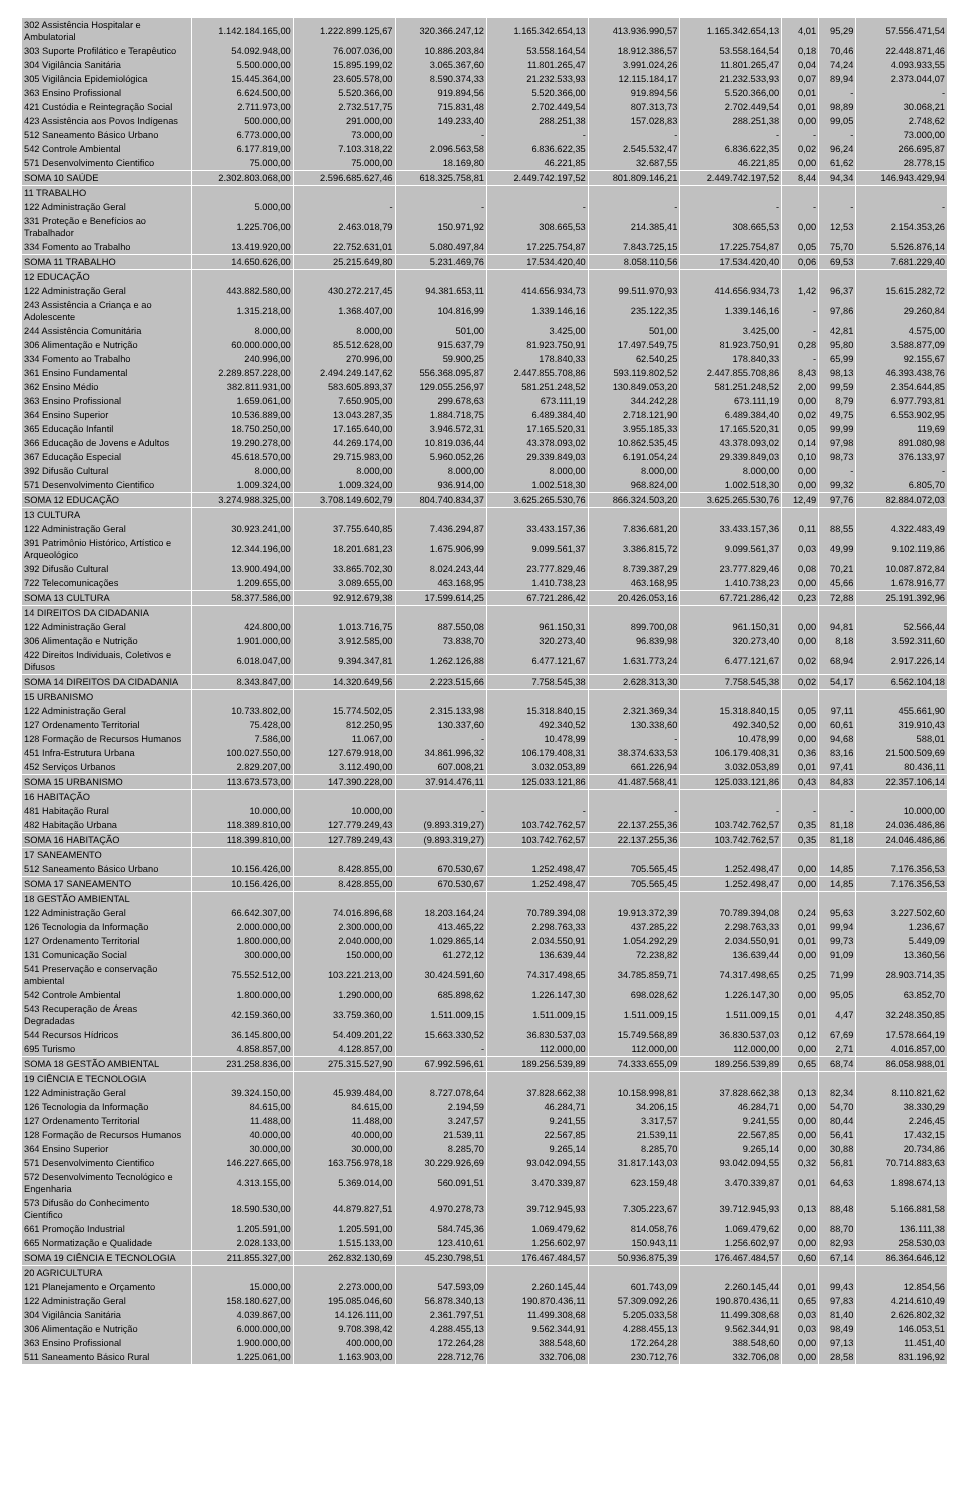| 302 Assistência Hospitalar e Ambulatorial | 1.142.184.165,00 | 1.222.899.125,67 | 320.366.247,12 | 1.165.342.654,13 | 413.936.990,57 | 1.165.342.654,13 | 4,01 | 95,29 | 57.556.471,54 |
| 303 Suporte Profilático e Terapêutico | 54.092.948,00 | 76.007.036,00 | 10.886.203,84 | 53.558.164,54 | 18.912.386,57 | 53.558.164,54 | 0,18 | 70,46 | 22.448.871,46 |
| 304 Vigilância Sanitária | 5.500.000,00 | 15.895.199,02 | 3.065.367,60 | 11.801.265,47 | 3.991.024,26 | 11.801.265,47 | 0,04 | 74,24 | 4.093.933,55 |
| 305 Vigilância Epidemiológica | 15.445.364,00 | 23.605.578,00 | 8.590.374,33 | 21.232.533,93 | 12.115.184,17 | 21.232.533,93 | 0,07 | 89,94 | 2.373.044,07 |
| 363 Ensino Profissional | 6.624.500,00 | 5.520.366,00 | 919.894,56 | 5.520.366,00 | 919.894,56 | 5.520.366,00 | 0,01 | - | - |
| 421 Custódia e Reintegração Social | 2.711.973,00 | 2.732.517,75 | 715.831,48 | 2.702.449,54 | 807.313,73 | 2.702.449,54 | 0,01 | 98,89 | 30.068,21 |
| 423 Assistência aos Povos Indígenas | 500.000,00 | 291.000,00 | 149.233,40 | 288.251,38 | 157.028,83 | 288.251,38 | 0,00 | 99,05 | 2.748,62 |
| 512 Saneamento Básico Urbano | 6.773.000,00 | 73.000,00 | - | - | - | - | - | - | 73.000,00 |
| 542 Controle Ambiental | 6.177.819,00 | 7.103.318,22 | 2.096.563,58 | 6.836.622,35 | 2.545.532,47 | 6.836.622,35 | 0,02 | 96,24 | 266.695,87 |
| 571 Desenvolvimento Cientifico | 75.000,00 | 75.000,00 | 18.169,80 | 46.221,85 | 32.687,55 | 46.221,85 | 0,00 | 61,62 | 28.778,15 |
| SOMA 10 SAÚDE | 2.302.803.068,00 | 2.596.685.627,46 | 618.325.758,81 | 2.449.742.197,52 | 801.809.146,21 | 2.449.742.197,52 | 8,44 | 94,34 | 146.943.429,94 |
| 11 TRABALHO | | | | | | | | | |
| 122 Administração Geral | 5.000,00 | - | - | - | - | - | - | - | - |
| 331 Proteção e Benefícios ao Trabalhador | 1.225.706,00 | 2.463.018,79 | 150.971,92 | 308.665,53 | 214.385,41 | 308.665,53 | 0,00 | 12,53 | 2.154.353,26 |
| 334 Fomento ao Trabalho | 13.419.920,00 | 22.752.631,01 | 5.080.497,84 | 17.225.754,87 | 7.843.725,15 | 17.225.754,87 | 0,05 | 75,70 | 5.526.876,14 |
| SOMA 11 TRABALHO | 14.650.626,00 | 25.215.649,80 | 5.231.469,76 | 17.534.420,40 | 8.058.110,56 | 17.534.420,40 | 0,06 | 69,53 | 7.681.229,40 |
| 12 EDUCAÇÃO | | | | | | | | | |
| 122 Administração Geral | 443.882.580,00 | 430.272.217,45 | 94.381.653,11 | 414.656.934,73 | 99.511.970,93 | 414.656.934,73 | 1,42 | 96,37 | 15.615.282,72 |
| 243 Assistência a Criança e ao Adolescente | 1.315.218,00 | 1.368.407,00 | 104.816,99 | 1.339.146,16 | 235.122,35 | 1.339.146,16 | - | 97,86 | 29.260,84 |
| 244 Assistência Comunitária | 8.000,00 | 8.000,00 | 501,00 | 3.425,00 | 501,00 | 3.425,00 | - | 42,81 | 4.575,00 |
| 306 Alimentação e Nutrição | 60.000.000,00 | 85.512.628,00 | 915.637,79 | 81.923.750,91 | 17.497.549,75 | 81.923.750,91 | 0,28 | 95,80 | 3.588.877,09 |
| 334 Fomento ao Trabalho | 240.996,00 | 270.996,00 | 59.900,25 | 178.840,33 | 62.540,25 | 178.840,33 | - | 65,99 | 92.155,67 |
| 361 Ensino Fundamental | 2.289.857.228,00 | 2.494.249.147,62 | 556.368.095,87 | 2.447.855.708,86 | 593.119.802,52 | 2.447.855.708,86 | 8,43 | 98,13 | 46.393.438,76 |
| 362 Ensino Médio | 382.811.931,00 | 583.605.893,37 | 129.055.256,97 | 581.251.248,52 | 130.849.053,20 | 581.251.248,52 | 2,00 | 99,59 | 2.354.644,85 |
| 363 Ensino Profissional | 1.659.061,00 | 7.650.905,00 | 299.678,63 | 673.111,19 | 344.242,28 | 673.111,19 | 0,00 | 8,79 | 6.977.793,81 |
| 364 Ensino Superior | 10.536.889,00 | 13.043.287,35 | 1.884.718,75 | 6.489.384,40 | 2.718.121,90 | 6.489.384,40 | 0,02 | 49,75 | 6.553.902,95 |
| 365 Educação Infantil | 18.750.250,00 | 17.165.640,00 | 3.946.572,31 | 17.165.520,31 | 3.955.185,33 | 17.165.520,31 | 0,05 | 99,99 | 119,69 |
| 366 Educação de Jovens e Adultos | 19.290.278,00 | 44.269.174,00 | 10.819.036,44 | 43.378.093,02 | 10.862.535,45 | 43.378.093,02 | 0,14 | 97,98 | 891.080,98 |
| 367 Educação Especial | 45.618.570,00 | 29.715.983,00 | 5.960.052,26 | 29.339.849,03 | 6.191.054,24 | 29.339.849,03 | 0,10 | 98,73 | 376.133,97 |
| 392 Difusão Cultural | 8.000,00 | 8.000,00 | 8.000,00 | 8.000,00 | 8.000,00 | 8.000,00 | 0,00 | - | - |
| 571 Desenvolvimento Cientifico | 1.009.324,00 | 1.009.324,00 | 936.914,00 | 1.002.518,30 | 968.824,00 | 1.002.518,30 | 0,00 | 99,32 | 6.805,70 |
| SOMA 12 EDUCAÇÃO | 3.274.988.325,00 | 3.708.149.602,79 | 804.740.834,37 | 3.625.265.530,76 | 866.324.503,20 | 3.625.265.530,76 | 12,49 | 97,76 | 82.884.072,03 |
| 13 CULTURA | | | | | | | | | |
| 122 Administração Geral | 30.923.241,00 | 37.755.640,85 | 7.436.294,87 | 33.433.157,36 | 7.836.681,20 | 33.433.157,36 | 0,11 | 88,55 | 4.322.483,49 |
| 391 Patrimônio Histórico, Artístico e Arqueológico | 12.344.196,00 | 18.201.681,23 | 1.675.906,99 | 9.099.561,37 | 3.386.815,72 | 9.099.561,37 | 0,03 | 49,99 | 9.102.119,86 |
| 392 Difusão Cultural | 13.900.494,00 | 33.865.702,30 | 8.024.243,44 | 23.777.829,46 | 8.739.387,29 | 23.777.829,46 | 0,08 | 70,21 | 10.087.872,84 |
| 722 Telecomunicações | 1.209.655,00 | 3.089.655,00 | 463.168,95 | 1.410.738,23 | 463.168,95 | 1.410.738,23 | 0,00 | 45,66 | 1.678.916,77 |
| SOMA 13 CULTURA | 58.377.586,00 | 92.912.679,38 | 17.599.614,25 | 67.721.286,42 | 20.426.053,16 | 67.721.286,42 | 0,23 | 72,88 | 25.191.392,96 |
| 14 DIREITOS DA CIDADANIA | | | | | | | | | |
| 122 Administração Geral | 424.800,00 | 1.013.716,75 | 887.550,08 | 961.150,31 | 899.700,08 | 961.150,31 | 0,00 | 94,81 | 52.566,44 |
| 306 Alimentação e Nutrição | 1.901.000,00 | 3.912.585,00 | 73.838,70 | 320.273,40 | 96.839,98 | 320.273,40 | 0,00 | 8,18 | 3.592.311,60 |
| 422 Direitos Individuais, Coletivos e Difusos | 6.018.047,00 | 9.394.347,81 | 1.262.126,88 | 6.477.121,67 | 1.631.773,24 | 6.477.121,67 | 0,02 | 68,94 | 2.917.226,14 |
| SOMA 14 DIREITOS DA CIDADANIA | 8.343.847,00 | 14.320.649,56 | 2.223.515,66 | 7.758.545,38 | 2.628.313,30 | 7.758.545,38 | 0,02 | 54,17 | 6.562.104,18 |
| 15 URBANISMO | | | | | | | | | |
| 122 Administração Geral | 10.733.802,00 | 15.774.502,05 | 2.315.133,98 | 15.318.840,15 | 2.321.369,34 | 15.318.840,15 | 0,05 | 97,11 | 455.661,90 |
| 127 Ordenamento Territorial | 75.428,00 | 812.250,95 | 130.337,60 | 492.340,52 | 130.338,60 | 492.340,52 | 0,00 | 60,61 | 319.910,43 |
| 128 Formação de Recursos Humanos | 7.586,00 | 11.067,00 | - | 10.478,99 | - | 10.478,99 | 0,00 | 94,68 | 588,01 |
| 451 Infra-Estrutura Urbana | 100.027.550,00 | 127.679.918,00 | 34.861.996,32 | 106.179.408,31 | 38.374.633,53 | 106.179.408,31 | 0,36 | 83,16 | 21.500.509,69 |
| 452 Serviços Urbanos | 2.829.207,00 | 3.112.490,00 | 607.008,21 | 3.032.053,89 | 661.226,94 | 3.032.053,89 | 0,01 | 97,41 | 80.436,11 |
| SOMA 15 URBANISMO | 113.673.573,00 | 147.390.228,00 | 37.914.476,11 | 125.033.121,86 | 41.487.568,41 | 125.033.121,86 | 0,43 | 84,83 | 22.357.106,14 |
| 16 HABITAÇÃO | | | | | | | | | |
| 481 Habitação Rural | 10.000,00 | 10.000,00 | - | - | - | - | - | - | 10.000,00 |
| 482 Habitação Urbana | 118.389.810,00 | 127.779.249,43 | (9.893.319,27) | 103.742.762,57 | 22.137.255,36 | 103.742.762,57 | 0,35 | 81,18 | 24.036.486,86 |
| SOMA 16 HABITAÇÃO | 118.399.810,00 | 127.789.249,43 | (9.893.319,27) | 103.742.762,57 | 22.137.255,36 | 103.742.762,57 | 0,35 | 81,18 | 24.046.486,86 |
| 17 SANEAMENTO | | | | | | | | | |
| 512 Saneamento Básico Urbano | 10.156.426,00 | 8.428.855,00 | 670.530,67 | 1.252.498,47 | 705.565,45 | 1.252.498,47 | 0,00 | 14,85 | 7.176.356,53 |
| SOMA 17 SANEAMENTO | 10.156.426,00 | 8.428.855,00 | 670.530,67 | 1.252.498,47 | 705.565,45 | 1.252.498,47 | 0,00 | 14,85 | 7.176.356,53 |
| 18 GESTÃO AMBIENTAL | | | | | | | | | |
| 122 Administração Geral | 66.642.307,00 | 74.016.896,68 | 18.203.164,24 | 70.789.394,08 | 19.913.372,39 | 70.789.394,08 | 0,24 | 95,63 | 3.227.502,60 |
| 126 Tecnologia da Informação | 2.000.000,00 | 2.300.000,00 | 413.465,22 | 2.298.763,33 | 437.285,22 | 2.298.763,33 | 0,01 | 99,94 | 1.236,67 |
| 127 Ordenamento Territorial | 1.800.000,00 | 2.040.000,00 | 1.029.865,14 | 2.034.550,91 | 1.054.292,29 | 2.034.550,91 | 0,01 | 99,73 | 5.449,09 |
| 131 Comunicação Social | 300.000,00 | 150.000,00 | 61.272,12 | 136.639,44 | 72.238,82 | 136.639,44 | 0,00 | 91,09 | 13.360,56 |
| 541 Preservação e conservação ambiental | 75.552.512,00 | 103.221.213,00 | 30.424.591,60 | 74.317.498,65 | 34.785.859,71 | 74.317.498,65 | 0,25 | 71,99 | 28.903.714,35 |
| 542 Controle Ambiental | 1.800.000,00 | 1.290.000,00 | 685.898,62 | 1.226.147,30 | 698.028,62 | 1.226.147,30 | 0,00 | 95,05 | 63.852,70 |
| 543 Recuperação de Áreas Degradadas | 42.159.360,00 | 33.759.360,00 | 1.511.009,15 | 1.511.009,15 | 1.511.009,15 | 1.511.009,15 | 0,01 | 4,47 | 32.248.350,85 |
| 544 Recursos Hídricos | 36.145.800,00 | 54.409.201,22 | 15.663.330,52 | 36.830.537,03 | 15.749.568,89 | 36.830.537,03 | 0,12 | 67,69 | 17.578.664,19 |
| 695 Turismo | 4.858.857,00 | 4.128.857,00 | - | 112.000,00 | 112.000,00 | 112.000,00 | 0,00 | 2,71 | 4.016.857,00 |
| SOMA 18 GESTÃO AMBIENTAL | 231.258.836,00 | 275.315.527,90 | 67.992.596,61 | 189.256.539,89 | 74.333.655,09 | 189.256.539,89 | 0,65 | 68,74 | 86.058.988,01 |
| 19 CIÊNCIA E TECNOLOGIA | | | | | | | | | |
| 122 Administração Geral | 39.324.150,00 | 45.939.484,00 | 8.727.078,64 | 37.828.662,38 | 10.158.998,81 | 37.828.662,38 | 0,13 | 82,34 | 8.110.821,62 |
| 126 Tecnologia da Informação | 84.615,00 | 84.615,00 | 2.194,59 | 46.284,71 | 34.206,15 | 46.284,71 | 0,00 | 54,70 | 38.330,29 |
| 127 Ordenamento Territorial | 11.488,00 | 11.488,00 | 3.247,57 | 9.241,55 | 3.317,57 | 9.241,55 | 0,00 | 80,44 | 2.246,45 |
| 128 Formação de Recursos Humanos | 40.000,00 | 40.000,00 | 21.539,11 | 22.567,85 | 21.539,11 | 22.567,85 | 0,00 | 56,41 | 17.432,15 |
| 364 Ensino Superior | 30.000,00 | 30.000,00 | 8.285,70 | 9.265,14 | 8.285,70 | 9.265,14 | 0,00 | 30,88 | 20.734,86 |
| 571 Desenvolvimento Cientifico | 146.227.665,00 | 163.756.978,18 | 30.229.926,69 | 93.042.094,55 | 31.817.143,03 | 93.042.094,55 | 0,32 | 56,81 | 70.714.883,63 |
| 572 Desenvolvimento Tecnológico e Engenharia | 4.313.155,00 | 5.369.014,00 | 560.091,51 | 3.470.339,87 | 623.159,48 | 3.470.339,87 | 0,01 | 64,63 | 1.898.674,13 |
| 573 Difusão do Conhecimento Científico | 18.590.530,00 | 44.879.827,51 | 4.970.278,73 | 39.712.945,93 | 7.305.223,67 | 39.712.945,93 | 0,13 | 88,48 | 5.166.881,58 |
| 661 Promoção Industrial | 1.205.591,00 | 1.205.591,00 | 584.745,36 | 1.069.479,62 | 814.058,76 | 1.069.479,62 | 0,00 | 88,70 | 136.111,38 |
| 665 Normatização e Qualidade | 2.028.133,00 | 1.515.133,00 | 123.410,61 | 1.256.602,97 | 150.943,11 | 1.256.602,97 | 0,00 | 82,93 | 258.530,03 |
| SOMA 19 CIÊNCIA E TECNOLOGIA | 211.855.327,00 | 262.832.130,69 | 45.230.798,51 | 176.467.484,57 | 50.936.875,39 | 176.467.484,57 | 0,60 | 67,14 | 86.364.646,12 |
| 20 AGRICULTURA | | | | | | | | | |
| 121 Planejamento e Orçamento | 15.000,00 | 2.273.000,00 | 547.593,09 | 2.260.145,44 | 601.743,09 | 2.260.145,44 | 0,01 | 99,43 | 12.854,56 |
| 122 Administração Geral | 158.180.627,00 | 195.085.046,60 | 56.878.340,13 | 190.870.436,11 | 57.309.092,26 | 190.870.436,11 | 0,65 | 97,83 | 4.214.610,49 |
| 304 Vigilância Sanitária | 4.039.867,00 | 14.126.111,00 | 2.361.797,51 | 11.499.308,68 | 5.205.033,58 | 11.499.308,68 | 0,03 | 81,40 | 2.626.802,32 |
| 306 Alimentação e Nutrição | 6.000.000,00 | 9.708.398,42 | 4.288.455,13 | 9.562.344,91 | 4.288.455,13 | 9.562.344,91 | 0,03 | 98,49 | 146.053,51 |
| 363 Ensino Profissional | 1.900.000,00 | 400.000,00 | 172.264,28 | 388.548,60 | 172.264,28 | 388.548,60 | 0,00 | 97,13 | 11.451,40 |
| 511 Saneamento Básico Rural | 1.225.061,00 | 1.163.903,00 | 228.712,76 | 332.706,08 | 230.712,76 | 332.706,08 | 0,00 | 28,58 | 831.196,92 |